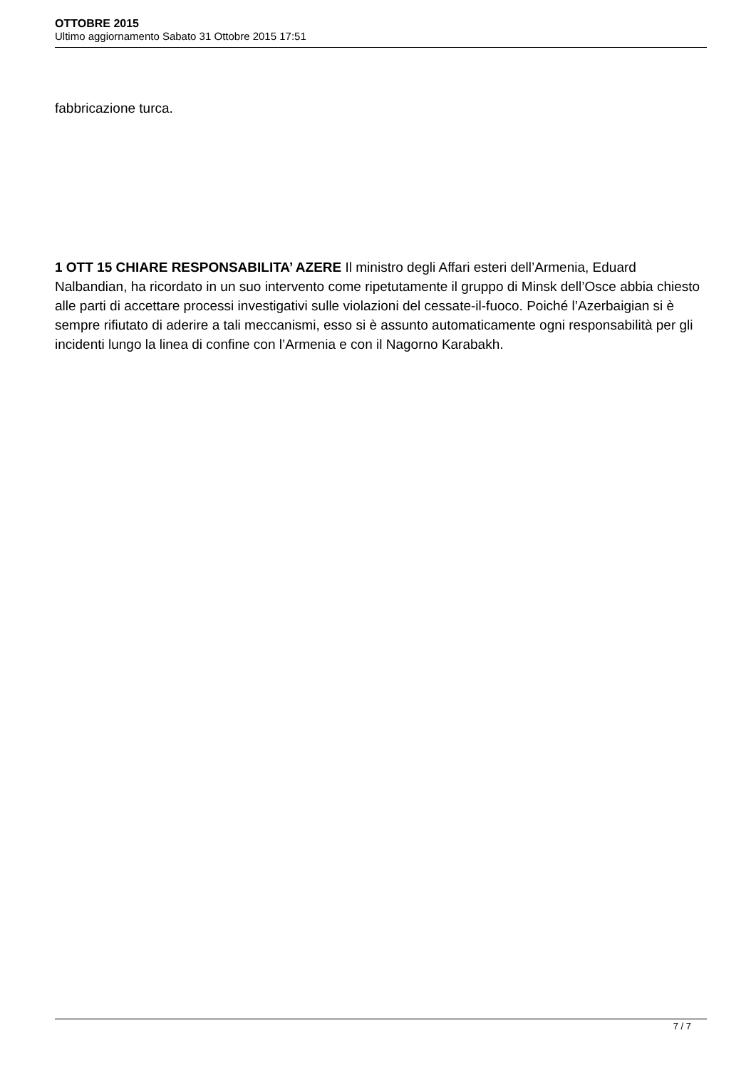OTTOBRE 2015
Ultimo aggiornamento Sabato 31 Ottobre 2015 17:51
fabbricazione turca.
1 OTT 15 CHIARE RESPONSABILITA’ AZERE Il ministro degli Affari esteri dell’Armenia, Eduard Nalbandian, ha ricordato in un suo intervento come ripetutamente il gruppo di Minsk dell’Osce abbia chiesto alle parti di accettare processi investigativi sulle violazioni del cessate-il-fuoco. Poiché l’Azerbaigian si è sempre rifiutato di aderire a tali meccanismi, esso si è assunto automaticamente ogni responsabilità per gli incidenti lungo la linea di confine con l’Armenia e con il Nagorno Karabakh.
7 / 7